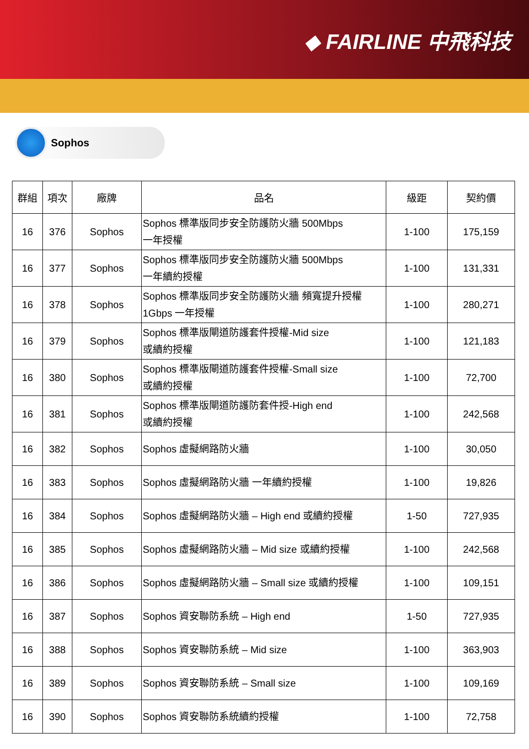◆ FAIRLINE 中飛科技
Sophos
| 群組 | 項次 | 廠牌 | 品名 | 級距 | 契約價 |
| --- | --- | --- | --- | --- | --- |
| 16 | 376 | Sophos | Sophos 標準版同步安全防護防火牆 500Mbps 一年授權 | 1-100 | 175,159 |
| 16 | 377 | Sophos | Sophos 標準版同步安全防護防火牆 500Mbps 一年續約授權 | 1-100 | 131,331 |
| 16 | 378 | Sophos | Sophos 標準版同步安全防護防火牆 頻寬提升授權 1Gbps 一年授權 | 1-100 | 280,271 |
| 16 | 379 | Sophos | Sophos 標準版閘道防護套件授權-Mid size 或續約授權 | 1-100 | 121,183 |
| 16 | 380 | Sophos | Sophos 標準版閘道防護套件授權-Small size 或續約授權 | 1-100 | 72,700 |
| 16 | 381 | Sophos | Sophos 標準版閘道防護防套件授-High end 或續約授權 | 1-100 | 242,568 |
| 16 | 382 | Sophos | Sophos 虛擬網路防火牆 | 1-100 | 30,050 |
| 16 | 383 | Sophos | Sophos 虛擬網路防火牆 一年續約授權 | 1-100 | 19,826 |
| 16 | 384 | Sophos | Sophos 虛擬網路防火牆 – High end 或續約授權 | 1-50 | 727,935 |
| 16 | 385 | Sophos | Sophos 虛擬網路防火牆 – Mid size 或續約授權 | 1-100 | 242,568 |
| 16 | 386 | Sophos | Sophos 虛擬網路防火牆 – Small size 或續約授權 | 1-100 | 109,151 |
| 16 | 387 | Sophos | Sophos 資安聯防系統 – High end | 1-50 | 727,935 |
| 16 | 388 | Sophos | Sophos 資安聯防系統 – Mid size | 1-100 | 363,903 |
| 16 | 389 | Sophos | Sophos 資安聯防系統 – Small size | 1-100 | 109,169 |
| 16 | 390 | Sophos | Sophos 資安聯防系統續約授權 | 1-100 | 72,758 |